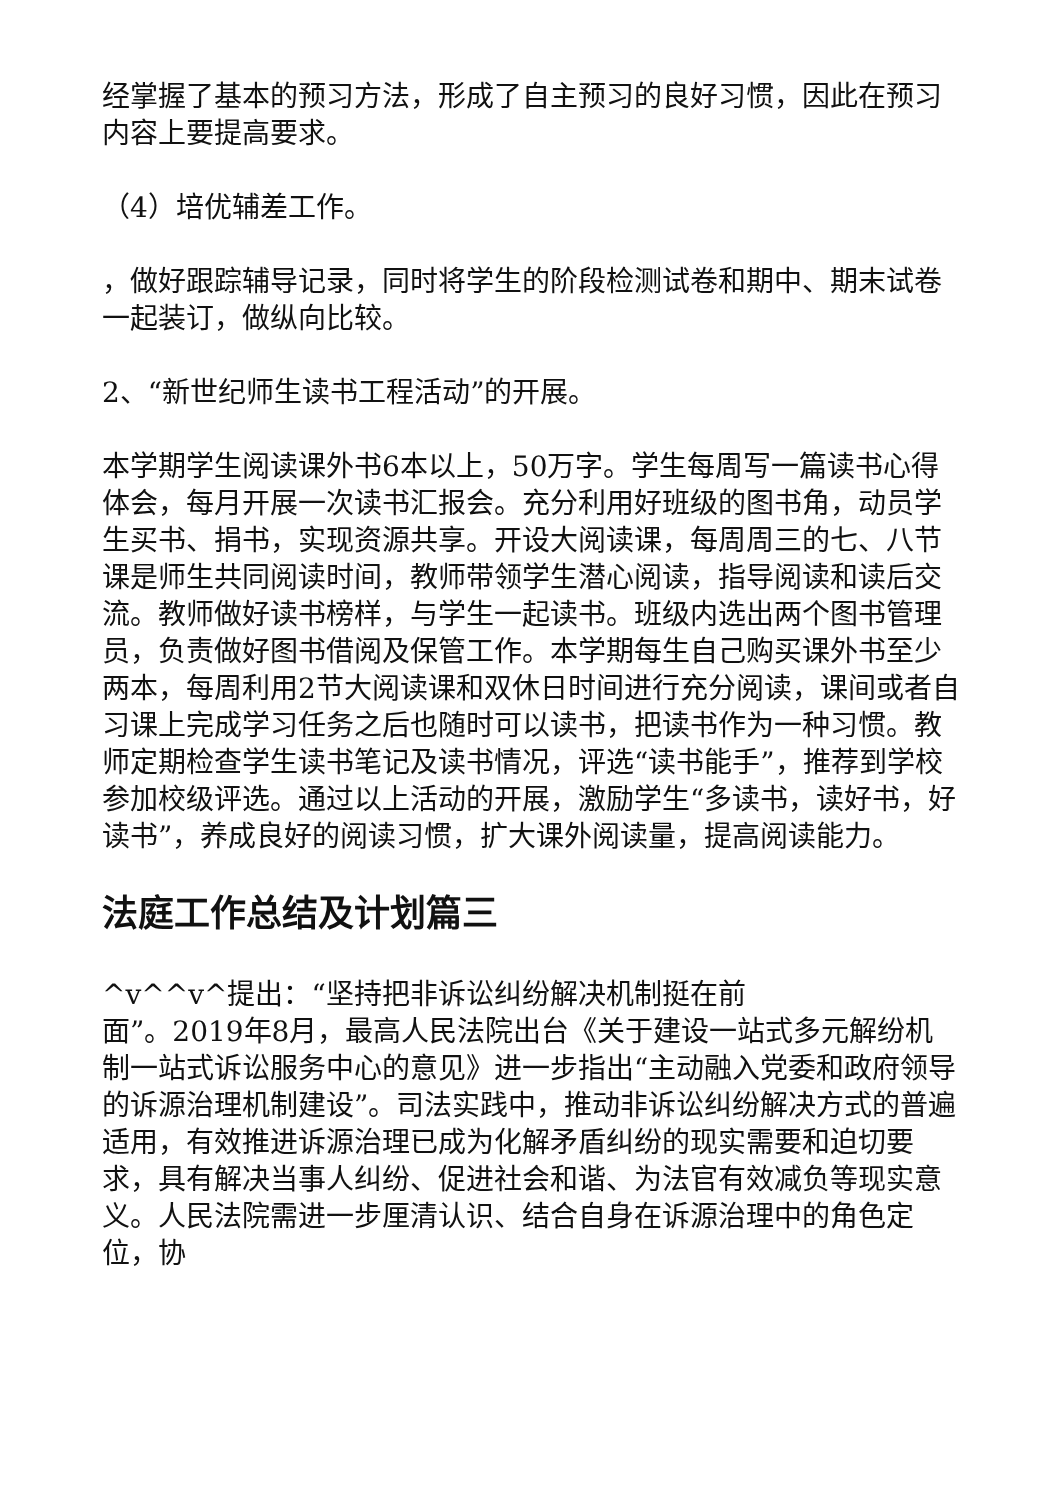经掌握了基本的预习方法，形成了自主预习的良好习惯，因此在预习内容上要提高要求。
（4）培优辅差工作。
，做好跟踪辅导记录，同时将学生的阶段检测试卷和期中、期末试卷一起装订，做纵向比较。
2、“新世纪师生读书工程活动”的开展。
本学期学生阅读课外书6本以上，50万字。学生每周写一篇读书心得体会，每月开展一次读书汇报会。充分利用好班级的图书角，动员学生买书、捐书，实现资源共享。开设大阅读课，每周周三的七、八节课是师生共同阅读时间，教师带领学生潜心阅读，指导阅读和读后交流。教师做好读书榜样，与学生一起读书。班级内选出两个图书管理员，负责做好图书借阅及保管工作。本学期每生自己购买课外书至少两本，每周利用2节大阅读课和双休日时间进行充分阅读，课间或者自习课上完成学习任务之后也随时可以读书，把读书作为一种习惯。教师定期检查学生读书笔记及读书情况，评选“读书能手”，推荐到学校参加校级评选。通过以上活动的开展，激励学生“多读书，读好书，好读书”，养成良好的阅读习惯，扩大课外阅读量，提高阅读能力。
法庭工作总结及计划篇三
^v^^v^提出：“坚持把非诉讼纠纷解决机制挺在前
面”。2019年8月，最高人民法院出台《关于建设一站式多元解纷机制一站式诉讼服务中心的意见》进一步指出“主动融入党委和政府领导的诉源治理机制建设”。司法实践中，推动非诉讼纠纷解决方式的普遍适用，有效推进诉源治理已成为化解矛盾纠纷的现实需要和迫切要求，具有解决当事人纠纷、促进社会和谐、为法官有效减负等现实意义。人民法院需进一步厘清认识、结合自身在诉源治理中的角色定位，协